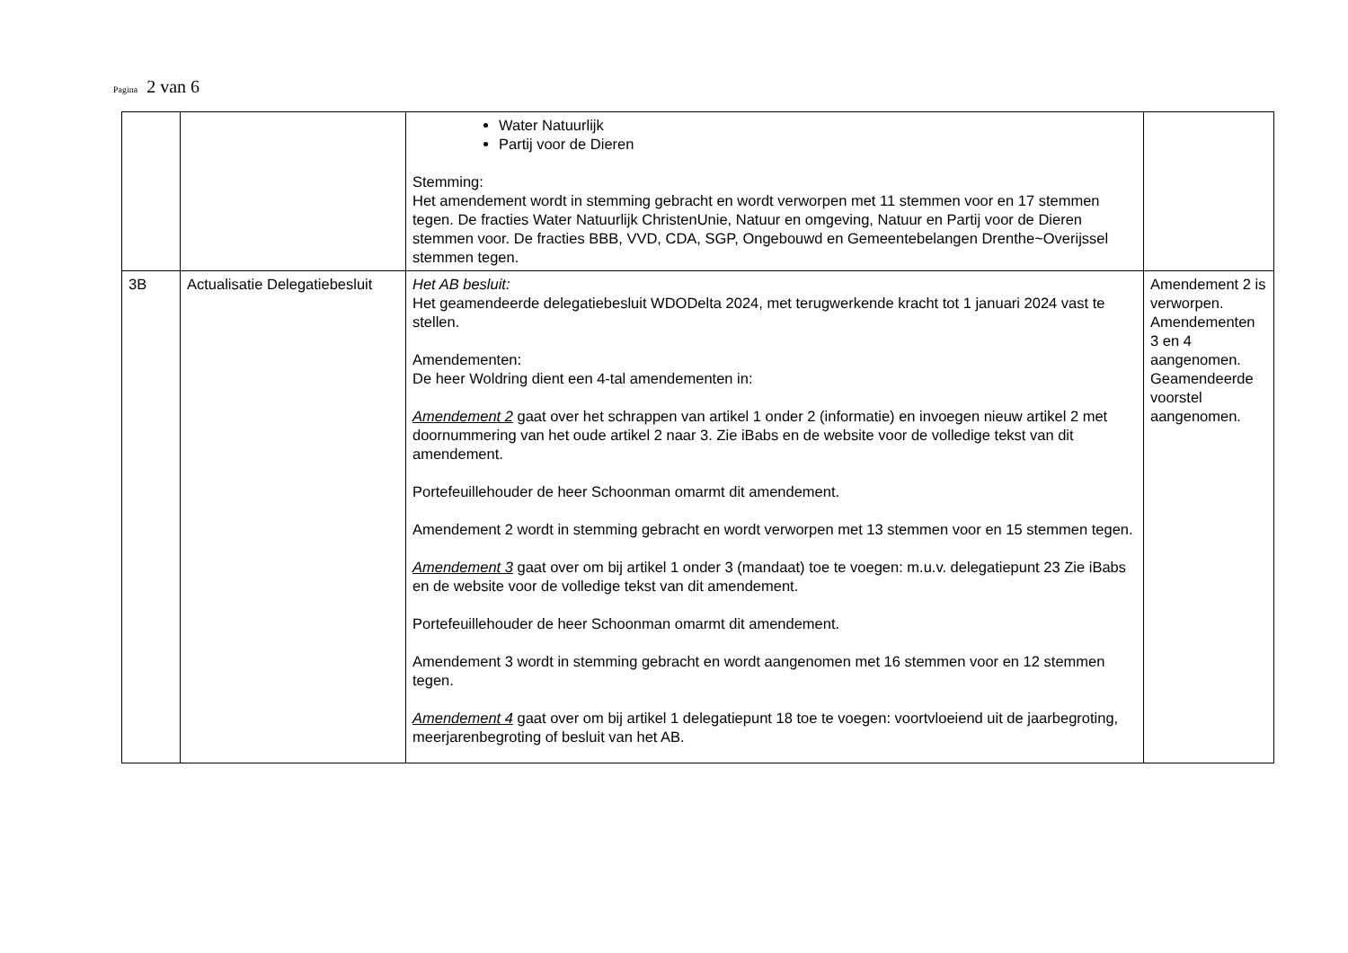Pagina 2 van 6
| | | Water Natuurlijk Partij voor de Dieren Stemming: Het amendement wordt in stemming gebracht en wordt verworpen met 11 stemmen voor en 17 stemmen tegen. De fracties Water Natuurlijk ChristenUnie, Natuur en omgeving, Natuur en Partij voor de Dieren stemmen voor. De fracties BBB, VVD, CDA, SGP, Ongebouwd en Gemeentebelangen Drenthe~Overijssel stemmen tegen. | |
| 3B | Actualisatie Delegatiebesluit | Het AB besluit: Het geamendeerde delegatiebesluit WDODelta 2024, met terugwerkende kracht tot 1 januari 2024 vast te stellen. Amendementen: De heer Woldring dient een 4-tal amendementen in: Amendement 2 gaat over het schrappen van artikel 1 onder 2 (informatie) en invoegen nieuw artikel 2 met doornummering van het oude artikel 2 naar 3. Zie iBabs en de website voor de volledige tekst van dit amendement. Portefeuillehouder de heer Schoonman omarmt dit amendement. Amendement 2 wordt in stemming gebracht en wordt verworpen met 13 stemmen voor en 15 stemmen tegen. Amendement 3 gaat over om bij artikel 1 onder 3 (mandaat) toe te voegen: m.u.v. delegatiepunt 23 Zie iBabs en de website voor de volledige tekst van dit amendement. Portefeuillehouder de heer Schoonman omarmt dit amendement. Amendement 3 wordt in stemming gebracht en wordt aangenomen met 16 stemmen voor en 12 stemmen tegen. Amendement 4 gaat over om bij artikel 1 delegatiepunt 18 toe te voegen: voortvloeiend uit de jaarbegroting, meerjarenbegroting of besluit van het AB. | Amendement 2 is verworpen. Amendementen 3 en 4 aangenomen. Geamendeerde voorstel aangenomen. |